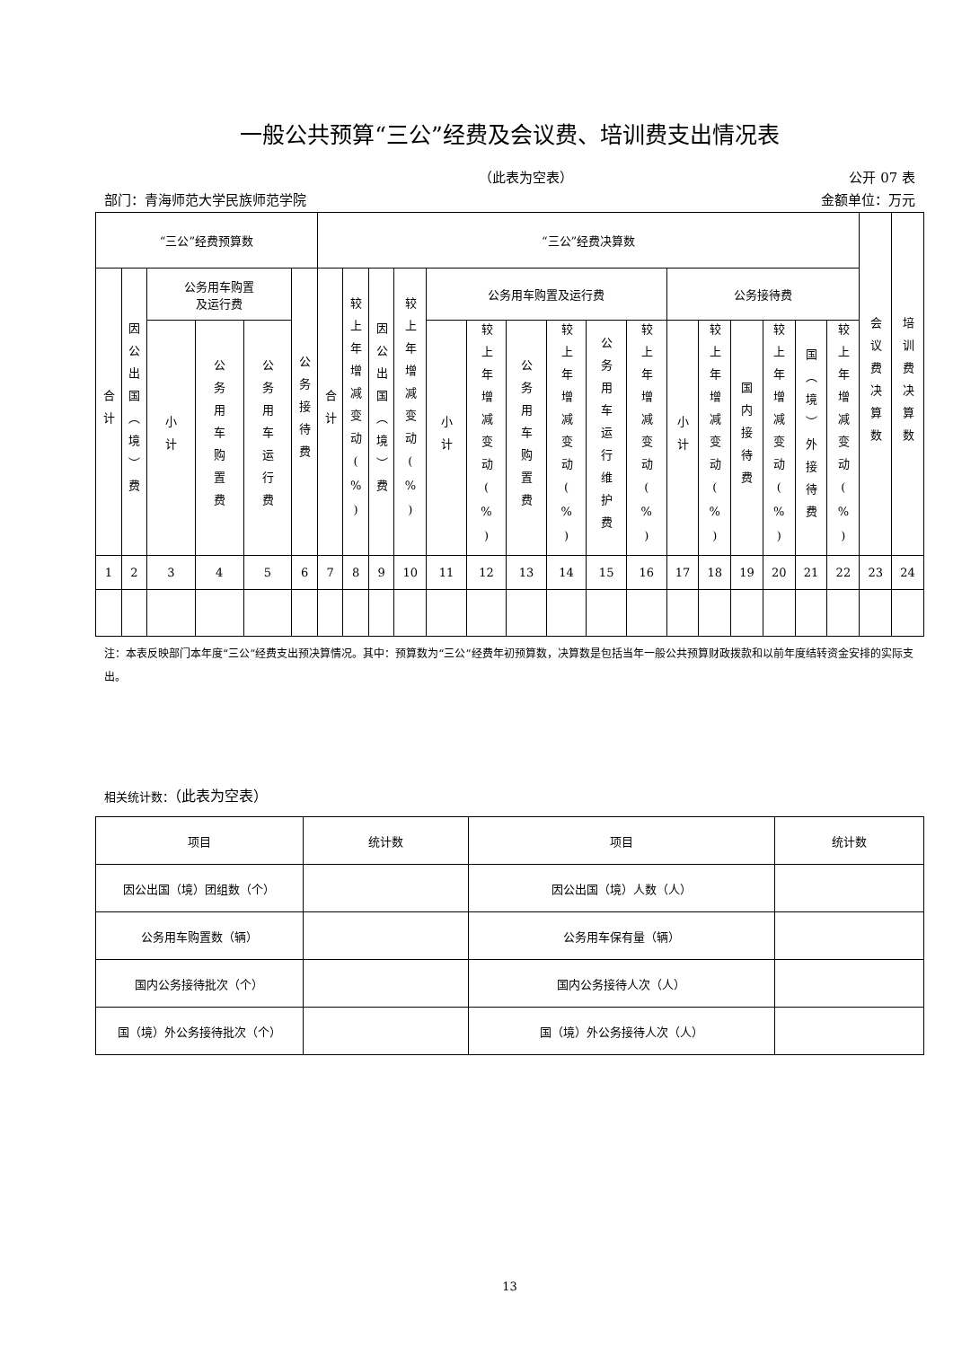一般公共预算“三公”经费及会议费、培训费支出情况表
（此表为空表） 公开 07 表
部门：青海师范大学民族师范学院 金额单位：万元
| “三公”经费预算数 | | | | | | “三公”经费决算数 | | | | | | | | | | | | | | | | 会议费决算数 | 培训费决算数 |
| --- | --- | --- | --- | --- | --- | --- | --- | --- | --- | --- | --- | --- | --- | --- | --- | --- | --- | --- | --- | --- | --- | --- | --- |
| 合计 | 因公出国（境）费 | 公务用车购置 及运行费 | | | 公务接待费 | 合计 | 较上年增减变动(%) | 因公出国（境）费 | 较上年增减变动(%) | 公务用车购置及运行费 | | | | | | 公务接待费 | | | | | | | |
| | | 小计 | 公务用车购置费 | 公务用车运行费 | | | | | | 小计 | 较上年增减变动(%) | 公务用车购置费 | 较上年增减变动(%) | 公务用车运行维护费 | 较上年增减变动(%) | 小计 | 较上年增减变动(%) | 国内接待费 | 较上年增减变动(%) | 国（境）外接待费 | 较上年增减变动(%) | | |
| 1 | 2 | 3 | 4 | 5 | 6 | 7 | 8 | 9 | 10 | 11 | 12 | 13 | 14 | 15 | 16 | 17 | 18 | 19 | 20 | 21 | 22 | 23 | 24 |
注：本表反映部门本年度“三公”经费支出预决算情况。其中：预算数为“三公”经费年初预算数，决算数是包括当年一般公共预算财政拨款和以前年度结转资金安排的实际支出。
相关统计数：（此表为空表）
| 项目 | 统计数 | 项目 | 统计数 |
| 因公出国（境）团组数（个） | | 因公出国（境）人数（人） | |
| 公务用车购置数（辆） | | 公务用车保有量（辆） | |
| 国内公务接待批次（个） | | 国内公务接待人次（人） | |
| 国（境）外公务接待批次（个） | | 国（境）外公务接待人次（人） | |
13